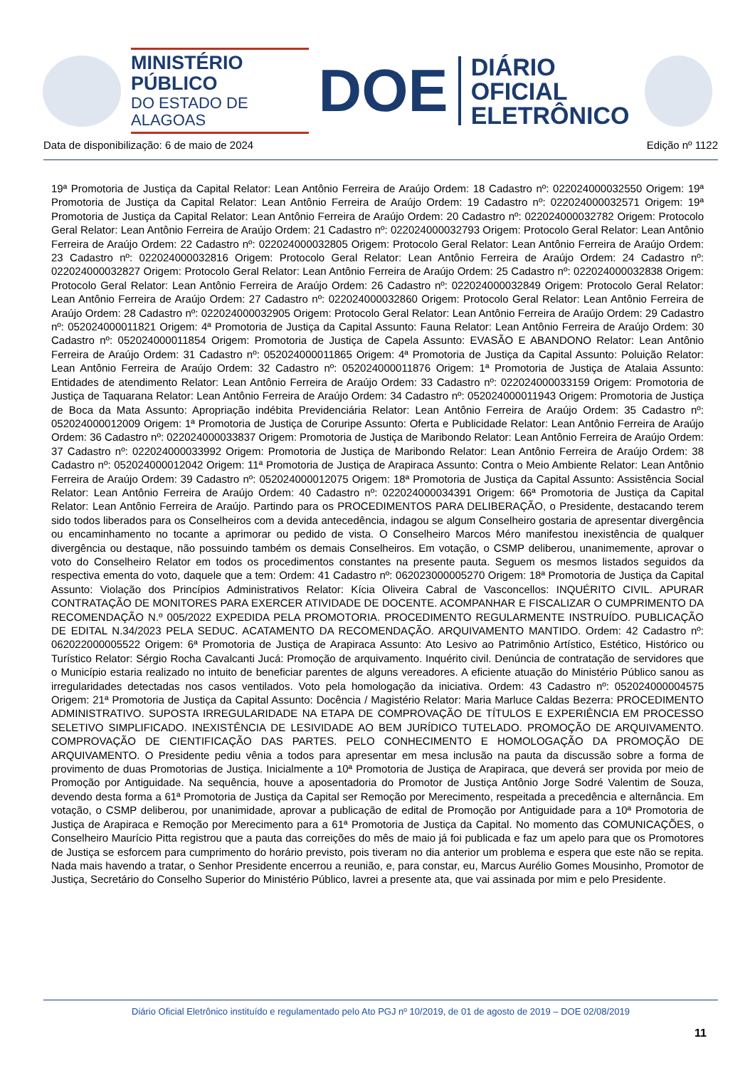MINISTÉRIO PÚBLICO
DO ESTADO DE ALAGOAS
DOE
DIÁRIO OFICIAL
ELETRÔNICO
Data de disponibilização: 6 de maio de 2024 Edição nº 1122
19ª Promotoria de Justiça da Capital Relator: Lean Antônio Ferreira de Araújo Ordem: 18 Cadastro nº: 022024000032550 Origem: 19ª Promotoria de Justiça da Capital Relator: Lean Antônio Ferreira de Araújo Ordem: 19 Cadastro nº: 022024000032571 Origem: 19ª Promotoria de Justiça da Capital Relator: Lean Antônio Ferreira de Araújo Ordem: 20 Cadastro nº: 022024000032782 Origem: Protocolo Geral Relator: Lean Antônio Ferreira de Araújo Ordem: 21 Cadastro nº: 022024000032793 Origem: Protocolo Geral Relator: Lean Antônio Ferreira de Araújo Ordem: 22 Cadastro nº: 022024000032805 Origem: Protocolo Geral Relator: Lean Antônio Ferreira de Araújo Ordem: 23 Cadastro nº: 022024000032816 Origem: Protocolo Geral Relator: Lean Antônio Ferreira de Araújo Ordem: 24 Cadastro nº: 022024000032827 Origem: Protocolo Geral Relator: Lean Antônio Ferreira de Araújo Ordem: 25 Cadastro nº: 022024000032838 Origem: Protocolo Geral Relator: Lean Antônio Ferreira de Araújo Ordem: 26 Cadastro nº: 022024000032849 Origem: Protocolo Geral Relator: Lean Antônio Ferreira de Araújo Ordem: 27 Cadastro nº: 022024000032860 Origem: Protocolo Geral Relator: Lean Antônio Ferreira de Araújo Ordem: 28 Cadastro nº: 022024000032905 Origem: Protocolo Geral Relator: Lean Antônio Ferreira de Araújo Ordem: 29 Cadastro nº: 052024000011821 Origem: 4ª Promotoria de Justiça da Capital Assunto: Fauna Relator: Lean Antônio Ferreira de Araújo Ordem: 30 Cadastro nº: 052024000011854 Origem: Promotoria de Justiça de Capela Assunto: EVASÃO E ABANDONO Relator: Lean Antônio Ferreira de Araújo Ordem: 31 Cadastro nº: 052024000011865 Origem: 4ª Promotoria de Justiça da Capital Assunto: Poluição Relator: Lean Antônio Ferreira de Araújo Ordem: 32 Cadastro nº: 052024000011876 Origem: 1ª Promotoria de Justiça de Atalaia Assunto: Entidades de atendimento Relator: Lean Antônio Ferreira de Araújo Ordem: 33 Cadastro nº: 022024000033159 Origem: Promotoria de Justiça de Taquarana Relator: Lean Antônio Ferreira de Araújo Ordem: 34 Cadastro nº: 052024000011943 Origem: Promotoria de Justiça de Boca da Mata Assunto: Apropriação indébita Previdenciária Relator: Lean Antônio Ferreira de Araújo Ordem: 35 Cadastro nº: 052024000012009 Origem: 1ª Promotoria de Justiça de Coruripe Assunto: Oferta e Publicidade Relator: Lean Antônio Ferreira de Araújo Ordem: 36 Cadastro nº: 022024000033837 Origem: Promotoria de Justiça de Maribondo Relator: Lean Antônio Ferreira de Araújo Ordem: 37 Cadastro nº: 022024000033992 Origem: Promotoria de Justiça de Maribondo Relator: Lean Antônio Ferreira de Araújo Ordem: 38 Cadastro nº: 052024000012042 Origem: 11ª Promotoria de Justiça de Arapiraca Assunto: Contra o Meio Ambiente Relator: Lean Antônio Ferreira de Araújo Ordem: 39 Cadastro nº: 052024000012075 Origem: 18ª Promotoria de Justiça da Capital Assunto: Assistência Social Relator: Lean Antônio Ferreira de Araújo Ordem: 40 Cadastro nº: 022024000034391 Origem: 66ª Promotoria de Justiça da Capital Relator: Lean Antônio Ferreira de Araújo. Partindo para os PROCEDIMENTOS PARA DELIBERAÇÃO, o Presidente, destacando terem sido todos liberados para os Conselheiros com a devida antecedência, indagou se algum Conselheiro gostaria de apresentar divergência ou encaminhamento no tocante a aprimorar ou pedido de vista. O Conselheiro Marcos Méro manifestou inexistência de qualquer divergência ou destaque, não possuindo também os demais Conselheiros. Em votação, o CSMP deliberou, unanimemente, aprovar o voto do Conselheiro Relator em todos os procedimentos constantes na presente pauta. Seguem os mesmos listados seguidos da respectiva ementa do voto, daquele que a tem: Ordem: 41 Cadastro nº: 062023000005270 Origem: 18ª Promotoria de Justiça da Capital Assunto: Violação dos Princípios Administrativos Relator: Kícia Oliveira Cabral de Vasconcellos: INQUÉRITO CIVIL. APURAR CONTRATAÇÃO DE MONITORES PARA EXERCER ATIVIDADE DE DOCENTE. ACOMPANHAR E FISCALIZAR O CUMPRIMENTO DA RECOMENDAÇÃO N.º 005/2022 EXPEDIDA PELA PROMOTORIA. PROCEDIMENTO REGULARMENTE INSTRUÍDO. PUBLICAÇÃO DE EDITAL N.34/2023 PELA SEDUC. ACATAMENTO DA RECOMENDAÇÃO. ARQUIVAMENTO MANTIDO. Ordem: 42 Cadastro nº: 062022000005522 Origem: 6ª Promotoria de Justiça de Arapiraca Assunto: Ato Lesivo ao Patrimônio Artístico, Estético, Histórico ou Turístico Relator: Sérgio Rocha Cavalcanti Jucá: Promoção de arquivamento. Inquérito civil. Denúncia de contratação de servidores que o Município estaria realizado no intuito de beneficiar parentes de alguns vereadores. A eficiente atuação do Ministério Público sanou as irregularidades detectadas nos casos ventilados. Voto pela homologação da iniciativa. Ordem: 43 Cadastro nº: 052024000004575 Origem: 21ª Promotoria de Justiça da Capital Assunto: Docência / Magistério Relator: Maria Marluce Caldas Bezerra: PROCEDIMENTO ADMINISTRATIVO. SUPOSTA IRREGULARIDADE NA ETAPA DE COMPROVAÇÃO DE TÍTULOS E EXPERIÊNCIA EM PROCESSO SELETIVO SIMPLIFICADO. INEXISTÊNCIA DE LESIVIDADE AO BEM JURÍDICO TUTELADO. PROMOÇÃO DE ARQUIVAMENTO. COMPROVAÇÃO DE CIENTIFICAÇÃO DAS PARTES. PELO CONHECIMENTO E HOMOLOGAÇÃO DA PROMOÇÃO DE ARQUIVAMENTO. O Presidente pediu vênia a todos para apresentar em mesa inclusão na pauta da discussão sobre a forma de provimento de duas Promotorias de Justiça. Inicialmente a 10ª Promotoria de Justiça de Arapiraca, que deverá ser provida por meio de Promoção por Antiguidade. Na sequência, houve a aposentadoria do Promotor de Justiça Antônio Jorge Sodré Valentim de Souza, devendo desta forma a 61ª Promotoria de Justiça da Capital ser Remoção por Merecimento, respeitada a precedência e alternância. Em votação, o CSMP deliberou, por unanimidade, aprovar a publicação de edital de Promoção por Antiguidade para a 10ª Promotoria de Justiça de Arapiraca e Remoção por Merecimento para a 61ª Promotoria de Justiça da Capital. No momento das COMUNICAÇÕES, o Conselheiro Maurício Pitta registrou que a pauta das correições do mês de maio já foi publicada e faz um apelo para que os Promotores de Justiça se esforcem para cumprimento do horário previsto, pois tiveram no dia anterior um problema e espera que este não se repita. Nada mais havendo a tratar, o Senhor Presidente encerrou a reunião, e, para constar, eu, Marcus Aurélio Gomes Mousinho, Promotor de Justiça, Secretário do Conselho Superior do Ministério Público, lavrei a presente ata, que vai assinada por mim e pelo Presidente.
Diário Oficial Eletrônico instituído e regulamentado pelo Ato PGJ nº 10/2019, de 01 de agosto de 2019 – DOE 02/08/2019
11